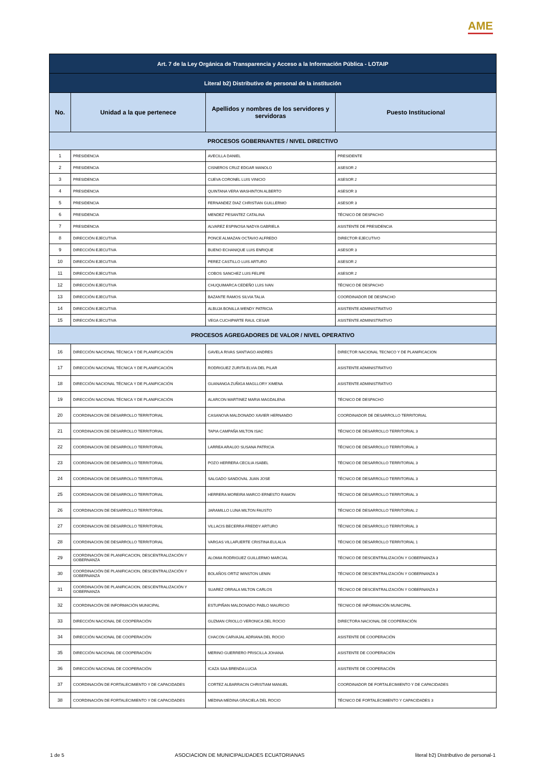AME
| Art. 7 de la Ley Orgánica de Transparencia y Acceso a la Información Pública - LOTAIP | | | |
| --- | --- | --- | --- |
| Literal b2) Distributivo de personal de la institución | | | |
| No. | Unidad a la que pertenece | Apellidos y nombres de los servidores y servidoras | Puesto Institucional |
| PROCESOS GOBERNANTES / NIVEL DIRECTIVO | | | |
| 1 | PRESIDENCIA | AVECILLA DANIEL | PRESIDENTE |
| 2 | PRESIDENCIA | CISNEROS CRUZ EDGAR MANOLO | ASESOR 2 |
| 3 | PRESIDENCIA | CUEVA CORONEL LUIS VINICIO | ASESOR 2 |
| 4 | PRESIDENCIA | QUINTANA VERA WASHINTON ALBERTO | ASESOR 3 |
| 5 | PRESIDENCIA | FERNANDEZ DIAZ CHRISTIAN GUILLERMO | ASESOR 3 |
| 6 | PRESIDENCIA | MENDEZ PESANTEZ CATALINA | TÉCNICO DE DESPACHO |
| 7 | PRESIDENCIA | ALVAREZ ESPINOSA NADYA GABRIELA | ASISTENTE DE PRESIDENCIA |
| 8 | DIRECCIÓN EJECUTIVA | PONCE ALMAZAN OCTAVIO ALFREDO | DIRECTOR EJECUTIVO |
| 9 | DIRECCIÓN EJECUTIVA | BUENO ECHANIQUE LUIS ENRIQUE | ASESOR 3 |
| 10 | DIRECCIÓN EJECUTIVA | PEREZ CASTILLO LUIS ARTURO | ASESOR 2 |
| 11 | DIRECCIÓN EJECUTIVA | COBOS SANCHEZ LUIS FELIPE | ASESOR 2 |
| 12 | DIRECCIÓN EJECUTIVA | CHUQUIMARCA CEDEÑO LUIS IVAN | TÉCNICO DE DESPACHO |
| 13 | DIRECCIÓN EJECUTIVA | BAZANTE RAMOS SILVIA TALIA | COORDINADOR DE DESPACHO |
| 14 | DIRECCIÓN EJECUTIVA | ALBUJA BONILLA WENDY PATRICIA | ASISTENTE ADMINISTRATIVO |
| 15 | DIRECCIÓN EJECUTIVA | VEGA CUCHIPARTE RAUL CESAR | ASISTENTE ADMINISTRATIVO |
| PROCESOS AGREGADORES DE VALOR / NIVEL OPERATIVO | | | |
| 16 | DIRECCIÓN NACIONAL TÉCNICA Y DE PLANIFICACIÓN | GAVELA RIVAS SANTIAGO ANDRES | DIRECTOR NACIONAL TECNICO Y DE PLANIFICACION |
| 17 | DIRECCIÓN NACIONAL TÉCNICA Y DE PLANIFICACIÓN | RODRIGUEZ ZURITA ELVIA DEL PILAR | ASISTENTE ADMINISTRATIVO |
| 18 | DIRECCIÓN NACIONAL TÉCNICA Y DE PLANIFICACIÓN | GUANANGA ZUÑIGA MAGLLORY XIMENA | ASISTENTE ADMINISTRATIVO |
| 19 | DIRECCIÓN NACIONAL TÉCNICA Y DE PLANIFICACIÓN | ALARCON MARTINEZ MARIA MAGDALENA | TÉCNICO DE DESPACHO |
| 20 | COORDINACION DE DESARROLLO TERRITORIAL | CASANOVA MALDONADO XAVIER HERNANDO | COORDINADOR DE DESARROLLO TERRITORIAL |
| 21 | COORDINACION DE DESARROLLO TERRITORIAL | TAPIA CAMPAÑA MILTON ISAC | TÉCNICO DE DESARROLLO TERRITORIAL 3 |
| 22 | COORDINACION DE DESARROLLO TERRITORIAL | LARREA ARAUJO SUSANA PATRICIA | TÉCNICO DE DESARROLLO TERRITORIAL 3 |
| 23 | COORDINACION DE DESARROLLO TERRITORIAL | POZO HERRERA CECILIA ISABEL | TÉCNICO DE DESARROLLO TERRITORIAL 3 |
| 24 | COORDINACION DE DESARROLLO TERRITORIAL | SALGADO SANDOVAL JUAN JOSE | TÉCNICO DE DESARROLLO TERRITORIAL 3 |
| 25 | COORDINACION DE DESARROLLO TERRITORIAL | HERRERA MOREIRA MARCO ERNESTO RAMON | TÉCNICO DE DESARROLLO TERRITORIAL 3 |
| 26 | COORDINACION DE DESARROLLO TERRITORIAL | JARAMILLO LUNA MILTON FAUSTO | TÉCNICO DE DESARROLLO TERRITORIAL 2 |
| 27 | COORDINACION DE DESARROLLO TERRITORIAL | VILLACIS BECERRA FREDDY ARTURO | TÉCNICO DE DESARROLLO TERRITORIAL 3 |
| 28 | COORDINACION DE DESARROLLO TERRITORIAL | VARGAS VILLAFUERTE CRISTINA EULALIA | TÉCNICO DE DESARROLLO TERRITORIAL 1 |
| 29 | COORDINACIÓN DE PLANIFICACION, DESCENTRALIZACIÓN Y GOBERNANZA | ALOMIA RODRIGUEZ GUILLERMO MARCIAL | TÉCNICO DE DESCENTRALIZACIÓN Y GOBERNANZA 3 |
| 30 | COORDINACIÓN DE PLANIFICACION, DESCENTRALIZACIÓN Y GOBERNANZA | BOLAÑOS ORTIZ WINSTON LENIN | TÉCNICO DE DESCENTRALIZACIÓN Y GOBERNANZA 3 |
| 31 | COORDINACIÓN DE PLANIFICACION, DESCENTRALIZACIÓN Y GOBERNANZA | SUAREZ ORRALA MILTON CARLOS | TÉCNICO DE DESCENTRALIZACIÓN Y GOBERNANZA 3 |
| 32 | COORDINACIÓN DE INFORMACIÓN MUNICIPAL | ESTUPIÑAN MALDONADO PABLO MAURICIO | TECNICO DE INFORMACIÓN MUNICIPAL |
| 33 | DIRECCIÓN NACIONAL DE COOPERACIÓN | GUZMAN CRIOLLO VERONICA DEL ROCIO | DIRECTORA NACIONAL DE COOPERACIÓN |
| 34 | DIRECCIÓN NACIONAL DE COOPERACIÓN | CHACON CARVAJAL ADRIANA DEL ROCIO | ASISTENTE DE COOPERACIÓN |
| 35 | DIRECCIÓN NACIONAL DE COOPERACIÓN | MERINO GUERRERO PRISCILLA JOHANA | ASISTENTE DE COOPERACIÓN |
| 36 | DIRECCIÓN NACIONAL DE COOPERACIÓN | ICAZA SAA BRENDA LUCIA | ASISTENTE DE COOPERACIÓN |
| 37 | COORDINACIÓN DE FORTALECIMIENTO Y DE CAPACIDADES | CORTEZ ALBARRACIN CHRISTIAM MANUEL | COORDINADOR DE FORTALECIMIENTO Y DE CAPACIDADES |
| 38 | COORDINACIÓN DE FORTALECIMIENTO Y DE CAPACIDADES | MEDINA MEDINA GRACIELA DEL ROCIO | TÉCNICO DE FORTALECIMIENTO Y CAPACIDADES 3 |
1 de 5 ASOCIACION DE MUNICIPALIDADES ECUATORIANAS literal b2) Distributivo de personal-1